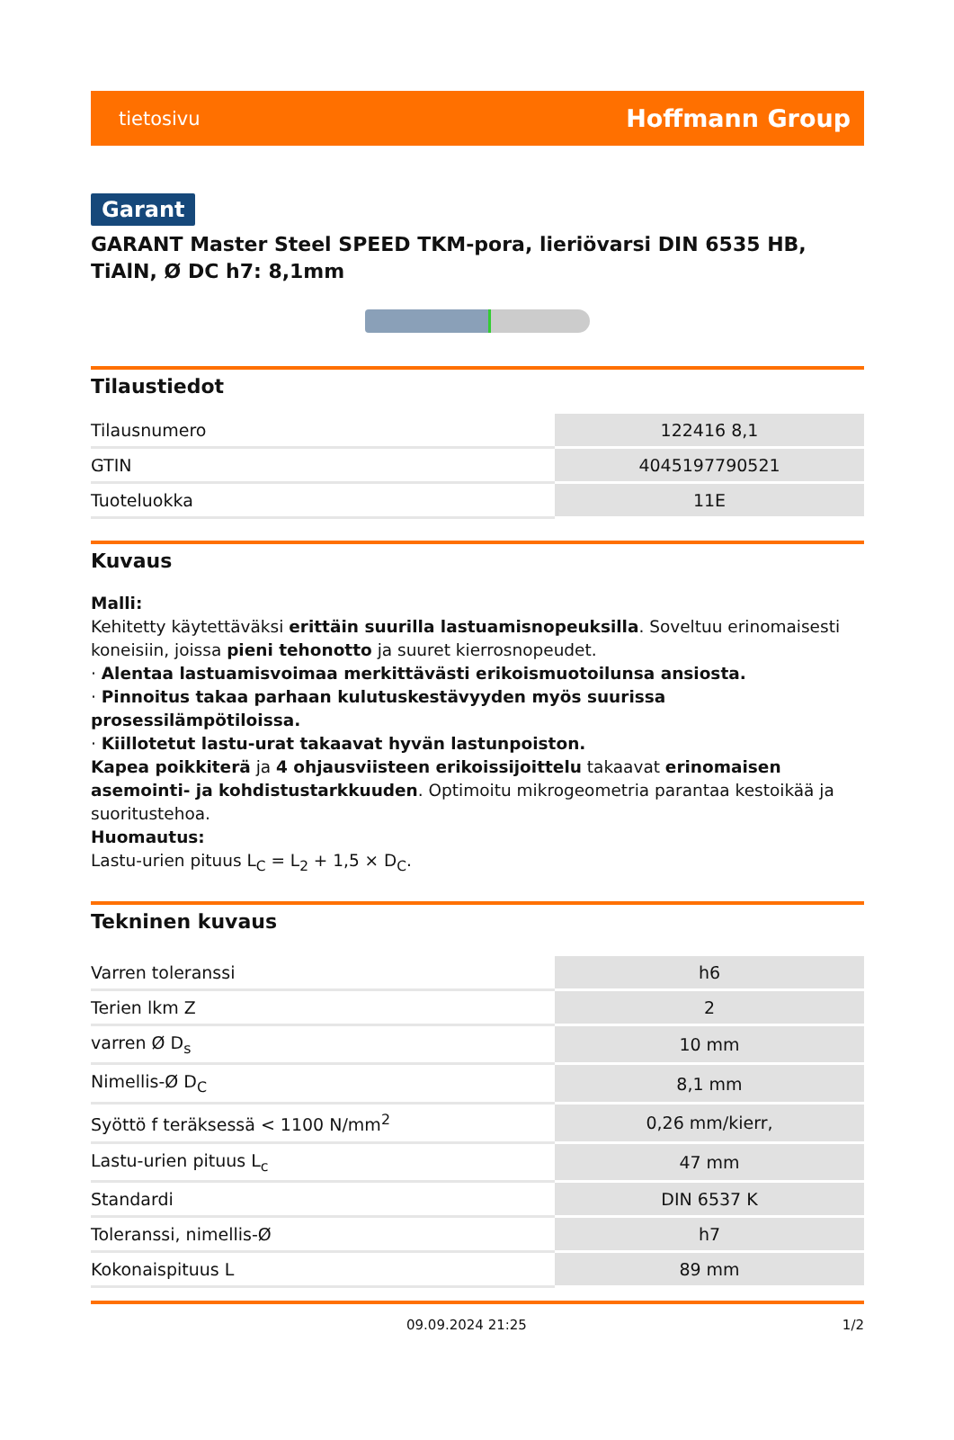tietosivu Hoffmann Group
Garant
GARANT Master Steel SPEED TKM-pora, lieriövarsi DIN 6535 HB, TiAlN, Ø DC h7: 8,1mm
Tilaustiedot
| Tilausnumero | 122416 8,1 |
| GTIN | 4045197790521 |
| Tuoteluokka | 11E |
Kuvaus
Malli:
Kehitetty käytettäväksi erittäin suurilla lastuamisnopeuksilla. Soveltuu erinomaisesti koneisiin, joissa pieni tehonotto ja suuret kierrosnopeudet.
· Alentaa lastuamisvoimaa merkittävästi erikoismuotoilunsa ansiosta.
· Pinnoitus takaa parhaan kulutuskestävyyden myös suurissa prosessilämpötiloissa.
· Kiillotetut lastu-urat takaavat hyvän lastunpoiston.
Kapea poikkiterä ja 4 ohjausviisteen erikoissijoittelu takaavat erinomaisen asemointi- ja kohdistustarkkuuden. Optimoitu mikrogeometria parantaa kestoikää ja suoritustehoa.
Huomautus:
Lastu-urien pituus L<sub>C</sub> = L<sub>2</sub> + 1,5 × D<sub>C</sub>.
Tekninen kuvaus
| Varren toleranssi | h6 |
| Terien lkm Z | 2 |
| varren Ø D<sub>s</sub> | 10 mm |
| Nimellis-Ø D<sub>C</sub> | 8,1 mm |
| Syöttö f teräksessä < 1100 N/mm<sup>2</sup> | 0,26 mm/kierr, |
| Lastu-urien pituus L<sub>c</sub> | 47 mm |
| Standardi | DIN 6537 K |
| Toleranssi, nimellis-Ø | h7 |
| Kokonaispituus L | 89 mm |
09.09.2024 21:25 1/2